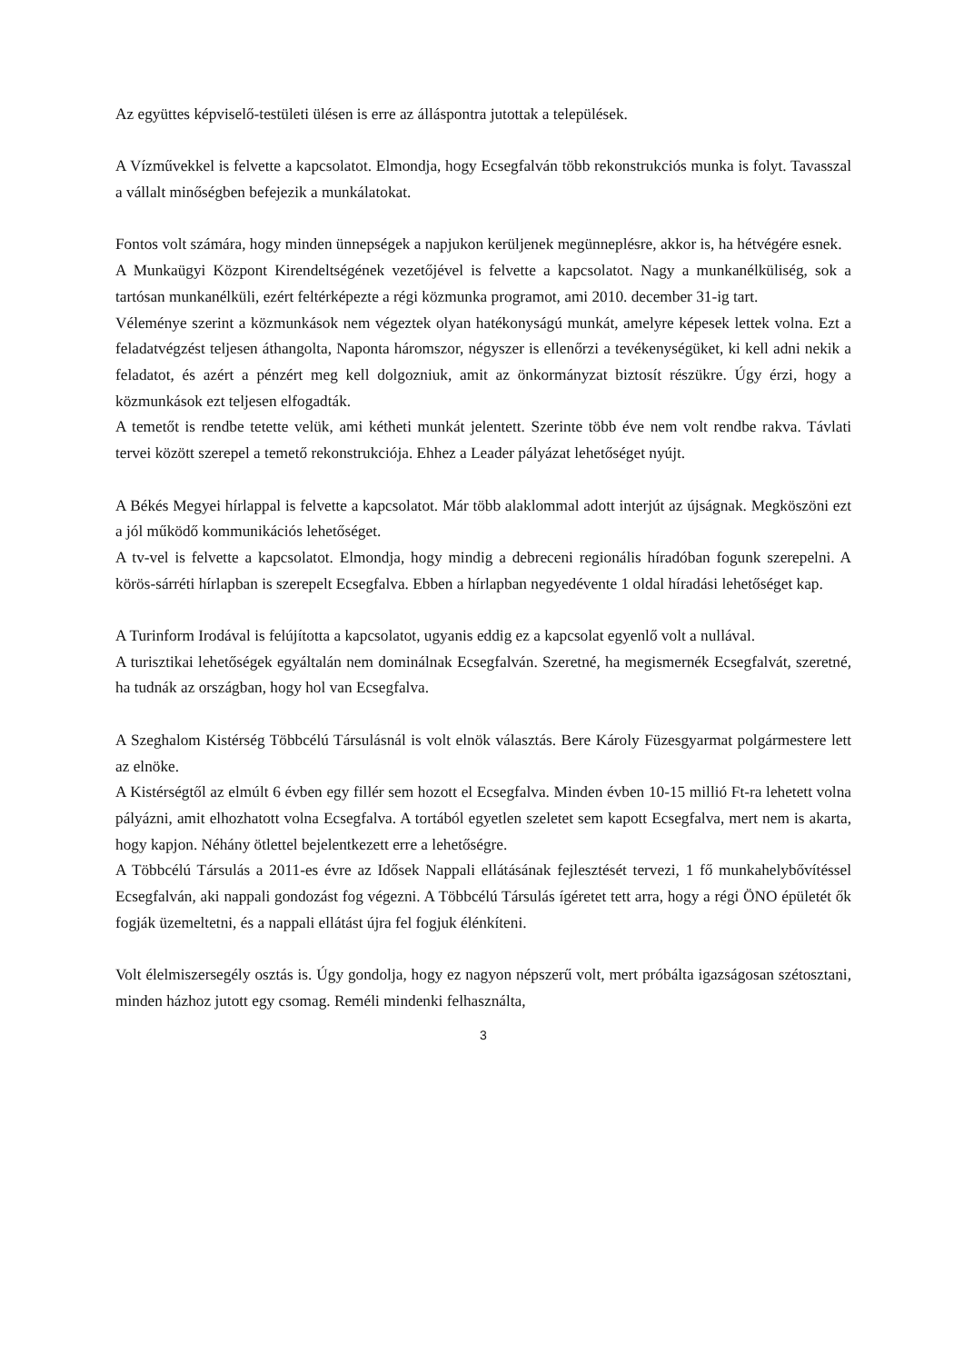Az együttes képviselő-testületi ülésen is erre az álláspontra jutottak a települések.
A Vízművekkel is felvette a kapcsolatot. Elmondja, hogy Ecsegfalván több rekonstrukciós munka is folyt. Tavasszal a vállalt minőségben befejezik a munkálatokat.
Fontos volt számára, hogy minden ünnepségek a napjukon kerüljenek megünneplésre, akkor is, ha hétvégére esnek.
A Munkaügyi Központ Kirendeltségének vezetőjével is felvette a kapcsolatot. Nagy a munkanélküliség, sok a tartósan munkanélküli, ezért feltérképezte a régi közmunka programot, ami 2010. december 31-ig tart.
Véleménye szerint a közmunkások nem végeztek olyan hatékonyságú munkát, amelyre képesek lettek volna. Ezt a feladatvégzést teljesen áthangolta, Naponta háromszor, négyszer is ellenőrzi a tevékenységüket, ki kell adni nekik a feladatot, és azért a pénzért meg kell dolgozniuk, amit az önkormányzat biztosít részükre. Úgy érzi, hogy a közmunkások ezt teljesen elfogadták.
A temetőt is rendbe tetette velük, ami kétheti munkát jelentett. Szerinte több éve nem volt rendbe rakva. Távlati tervei között szerepel a temető rekonstrukciója. Ehhez a Leader pályázat lehetőséget nyújt.
A Békés Megyei hírlappal is felvette a kapcsolatot. Már több alaklommal adott interjút az újságnak. Megköszöni ezt a jól működő kommunikációs lehetőséget.
A tv-vel is felvette a kapcsolatot. Elmondja, hogy mindig a debreceni regionális híradóban fogunk szerepelni. A körös-sárréti hírlapban is szerepelt Ecsegfalva. Ebben a hírlapban negyedévente 1 oldal híradási lehetőséget kap.
A Turinform Irodával is felújította a kapcsolatot, ugyanis eddig ez a kapcsolat egyenlő volt a nullával.
A turisztikai lehetőségek egyáltalán nem dominálnak Ecsegfalván. Szeretné, ha megismernék Ecsegfalvát, szeretné, ha tudnák az országban, hogy hol van Ecsegfalva.
A Szeghalom Kistérség Többcélú Társulásnál is volt elnök választás. Bere Károly Füzesgyarmat polgármestere lett az elnöke.
A Kistérségtől az elmúlt 6 évben egy fillér sem hozott el Ecsegfalva. Minden évben 10-15 millió Ft-ra lehetett volna pályázni, amit elhozhatott volna Ecsegfalva. A tortából egyetlen szeletet sem kapott Ecsegfalva, mert nem is akarta, hogy kapjon. Néhány ötlettel bejelentkezett erre a lehetőségre.
A Többcélú Társulás a 2011-es évre az Idősek Nappali ellátásának fejlesztését tervezi, 1 fő munkahelybővítéssel Ecsegfalván, aki nappali gondozást fog végezni. A Többcélú Társulás ígéretet tett arra, hogy a régi ÖNO épületét ők fogják üzemeltetni, és a nappali ellátást újra fel fogjuk élénkíteni.
Volt élelmiszersegély osztás is. Úgy gondolja, hogy ez nagyon népszerű volt, mert próbálta igazságosan szétosztani, minden házhoz jutott egy csomag. Reméli mindenki felhasználta,
3